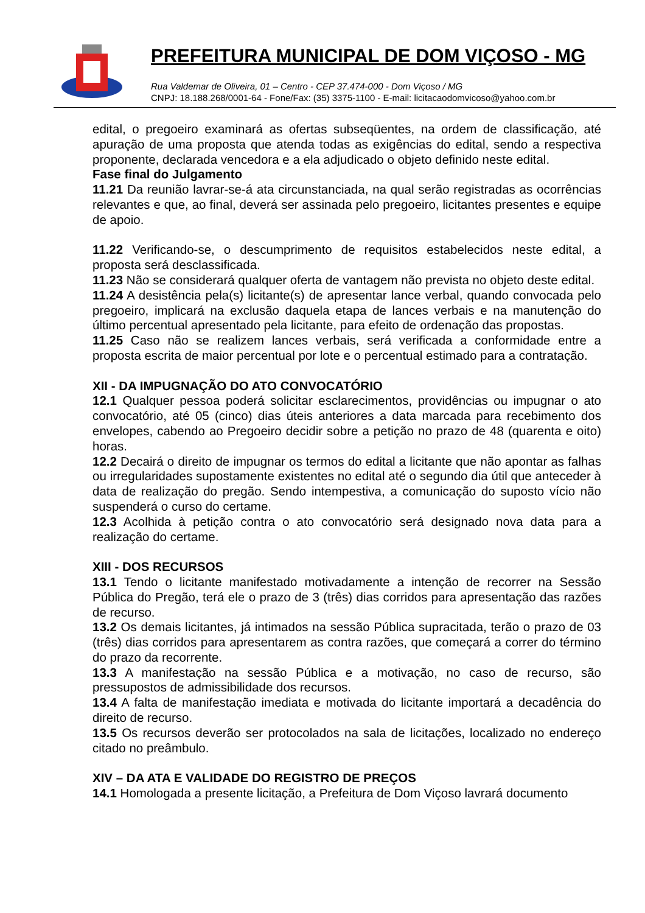PREFEITURA MUNICIPAL DE DOM VIÇOSO - MG
Rua Valdemar de Oliveira, 01 – Centro - CEP 37.474-000 - Dom Viçoso / MG
CNPJ: 18.188.268/0001-64 - Fone/Fax: (35) 3375-1100 - E-mail: licitacaodomvicoso@yahoo.com.br
edital, o pregoeiro examinará as ofertas subseqüentes, na ordem de classificação, até apuração de uma proposta que atenda todas as exigências do edital, sendo a respectiva proponente, declarada vencedora e a ela adjudicado o objeto definido neste edital.
Fase final do Julgamento
11.21 Da reunião lavrar-se-á ata circunstanciada, na qual serão registradas as ocorrências relevantes e que, ao final, deverá ser assinada pelo pregoeiro, licitantes presentes e equipe de apoio.
11.22 Verificando-se, o descumprimento de requisitos estabelecidos neste edital, a proposta será desclassificada.
11.23 Não se considerará qualquer oferta de vantagem não prevista no objeto deste edital.
11.24 A desistência pela(s) licitante(s) de apresentar lance verbal, quando convocada pelo pregoeiro, implicará na exclusão daquela etapa de lances verbais e na manutenção do último percentual apresentado pela licitante, para efeito de ordenação das propostas.
11.25 Caso não se realizem lances verbais, será verificada a conformidade entre a proposta escrita de maior percentual por lote e o percentual estimado para a contratação.
XII - DA IMPUGNAÇÃO DO ATO CONVOCATÓRIO
12.1 Qualquer pessoa poderá solicitar esclarecimentos, providências ou impugnar o ato convocatório, até 05 (cinco) dias úteis anteriores a data marcada para recebimento dos envelopes, cabendo ao Pregoeiro decidir sobre a petição no prazo de 48 (quarenta e oito) horas.
12.2 Decairá o direito de impugnar os termos do edital a licitante que não apontar as falhas ou irregularidades supostamente existentes no edital até o segundo dia útil que anteceder à data de realização do pregão. Sendo intempestiva, a comunicação do suposto vício não suspenderá o curso do certame.
12.3 Acolhida à petição contra o ato convocatório será designado nova data para a realização do certame.
XIII - DOS RECURSOS
13.1 Tendo o licitante manifestado motivadamente a intenção de recorrer na Sessão Pública do Pregão, terá ele o prazo de 3 (três) dias corridos para apresentação das razões de recurso.
13.2 Os demais licitantes, já intimados na sessão Pública supracitada, terão o prazo de 03 (três) dias corridos para apresentarem as contra razões, que começará a correr do término do prazo da recorrente.
13.3 A manifestação na sessão Pública e a motivação, no caso de recurso, são pressupostos de admissibilidade dos recursos.
13.4 A falta de manifestação imediata e motivada do licitante importará a decadência do direito de recurso.
13.5 Os recursos deverão ser protocolados na sala de licitações, localizado no endereço citado no preâmbulo.
XIV – DA ATA E VALIDADE DO REGISTRO DE PREÇOS
14.1 Homologada a presente licitação, a Prefeitura de Dom Viçoso lavrará documento